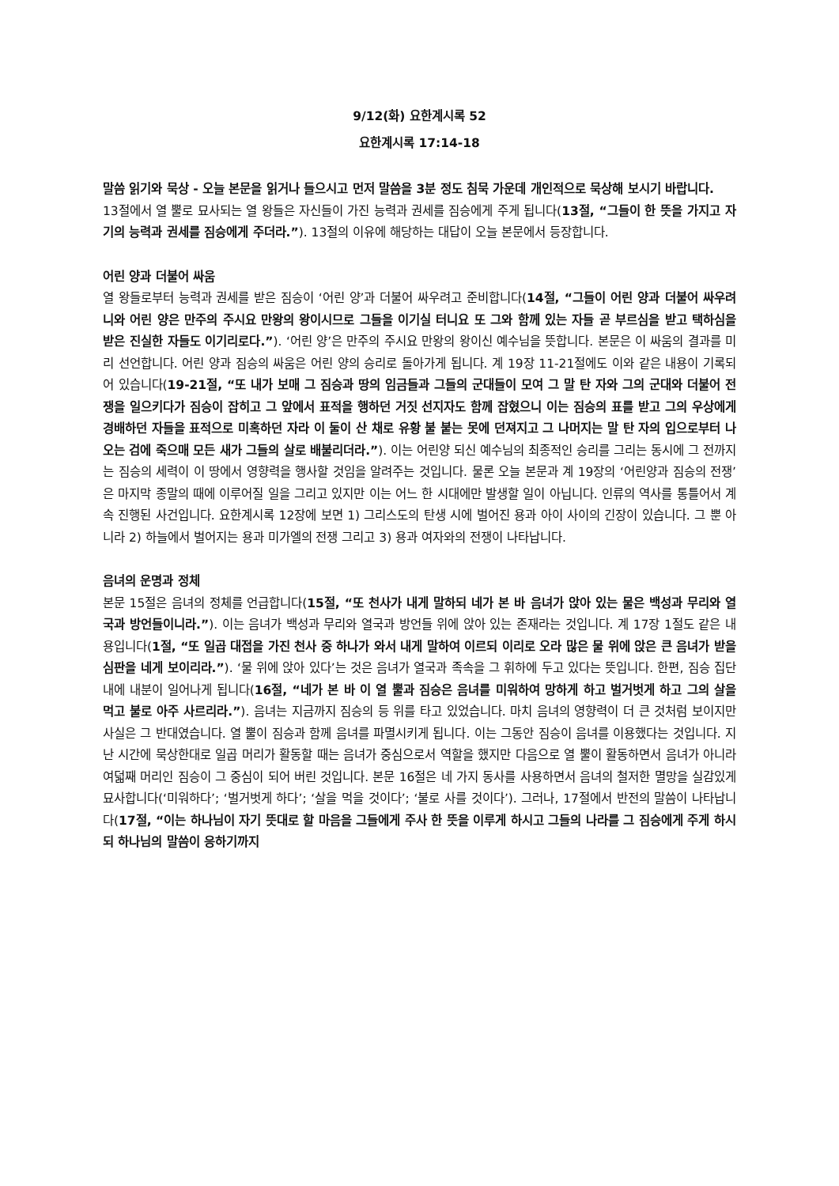9/12(화) 요한계시록 52
요한계시록 17:14-18
말씀 읽기와 묵상 - 오늘 본문을 읽거나 들으시고 먼저 말씀을 3분 정도 침묵 가운데 개인적으로 묵상해 보시기 바랍니다.
13절에서 열 뿔로 묘사되는 열 왕들은 자신들이 가진 능력과 권세를 짐승에게 주게 됩니다(13절, “그들이 한 뜻을 가지고 자기의 능력과 권세를 짐승에게 주더라.”). 13절의 이유에 해당하는 대답이 오늘 본문에서 등장합니다.
어린 양과 더불어 싸움
열 왕들로부터 능력과 권세를 받은 짐승이 ‘어린 양’과 더불어 싸우려고 준비합니다(14절, “그들이 어린 양과 더불어 싸우려니와 어린 양은 만주의 주시요 만왕의 왕이시므로 그들을 이기실 터니요 또 그와 함께 있는 자들 곧 부르심을 받고 택하심을 받은 진실한 자들도 이기리로다.”). ‘어린 양’은 만주의 주시요 만왕의 왕이신 예수님을 뜻합니다. 본문은 이 싸움의 결과를 미리 선언합니다. 어린 양과 짐승의 싸움은 어린 양의 승리로 돌아가게 됩니다. 계 19장 11-21절에도 이와 같은 내용이 기록되어 있습니다(19-21절, “또 내가 보매 그 짐승과 땅의 임금들과 그들의 군대들이 모여 그 말 탄 자와 그의 군대와 더불어 전쟁을 일으키다가 짐승이 잡히고 그 앞에서 표적을 행하던 거짓 선지자도 함께 잡혔으니 이는 짐승의 표를 받고 그의 우상에게 경배하던 자들을 표적으로 미혹하던 자라 이 둘이 산 채로 유황 불 붙는 못에 던져지고 그 나머지는 말 탄 자의 입으로부터 나오는 검에 죽으매 모든 새가 그들의 살로 배불리더라.”). 이는 어린양 되신 예수님의 최종적인 승리를 그리는 동시에 그 전까지는 짐승의 세력이 이 땅에서 영향력을 행사할 것임을 알려주는 것입니다. 물론 오늘 본문과 계 19장의 ‘어린양과 짐승의 전쟁’은 마지막 종말의 때에 이루어질 일을 그리고 있지만 이는 어느 한 시대에만 발생할 일이 아닙니다. 인류의 역사를 통틀어서 계속 진행된 사건입니다. 요한계시록 12장에 보면 1) 그리스도의 탄생 시에 벌어진 용과 아이 사이의 긴장이 있습니다. 그 뿐 아니라 2) 하늘에서 벌어지는 용과 미가엘의 전쟁 그리고 3) 용과 여자와의 전쟁이 나타납니다.
음녀의 운명과 정체
본문 15절은 음녀의 정체를 언급합니다(15절, “또 천사가 내게 말하되 네가 본 바 음녀가 앉아 있는 물은 백성과 무리와 열국과 방언들이니라.”). 이는 음녀가 백성과 무리와 열국과 방언들 위에 앉아 있는 존재라는 것입니다. 계 17장 1절도 같은 내용입니다(1절, “또 일곱 대접을 가진 천사 중 하나가 와서 내게 말하여 이르되 이리로 오라 많은 물 위에 앉은 큰 음녀가 받을 심판을 네게 보이리라.”). ‘물 위에 앉아 있다’는 것은 음녀가 열국과 족속을 그 휘하에 두고 있다는 뜻입니다. 한편, 짐승 집단 내에 내분이 일어나게 됩니다(16절, “네가 본 바 이 열 뿔과 짐승은 음녀를 미워하여 망하게 하고 벌거벗게 하고 그의 살을 먹고 불로 아주 사르리라.”). 음녀는 지금까지 짐승의 등 위를 타고 있었습니다. 마치 음녀의 영향력이 더 큰 것처럼 보이지만 사실은 그 반대였습니다. 열 뿔이 짐승과 함께 음녀를 파멸시키게 됩니다. 이는 그동안 짐승이 음녀를 이용했다는 것입니다. 지난 시간에 묵상한대로 일곱 머리가 활동할 때는 음녀가 중심으로서 역할을 했지만 다음으로 열 뿔이 활동하면서 음녀가 아니라 여덟째 머리인 짐승이 그 중심이 되어 버린 것입니다. 본문 16절은 네 가지 동사를 사용하면서 음녀의 철저한 멸망을 실감있게 묘사합니다(‘미워하다’; ‘벌거벗게 하다’; ‘살을 먹을 것이다’; ‘불로 사를 것이다’). 그러나, 17절에서 반전의 말씀이 나타납니다(17절, “이는 하나님이 자기 뜻대로 할 마음을 그들에게 주사 한 뜻을 이루게 하시고 그들의 나라를 그 짐승에게 주게 하시되 하나님의 말씀이 응하기까지